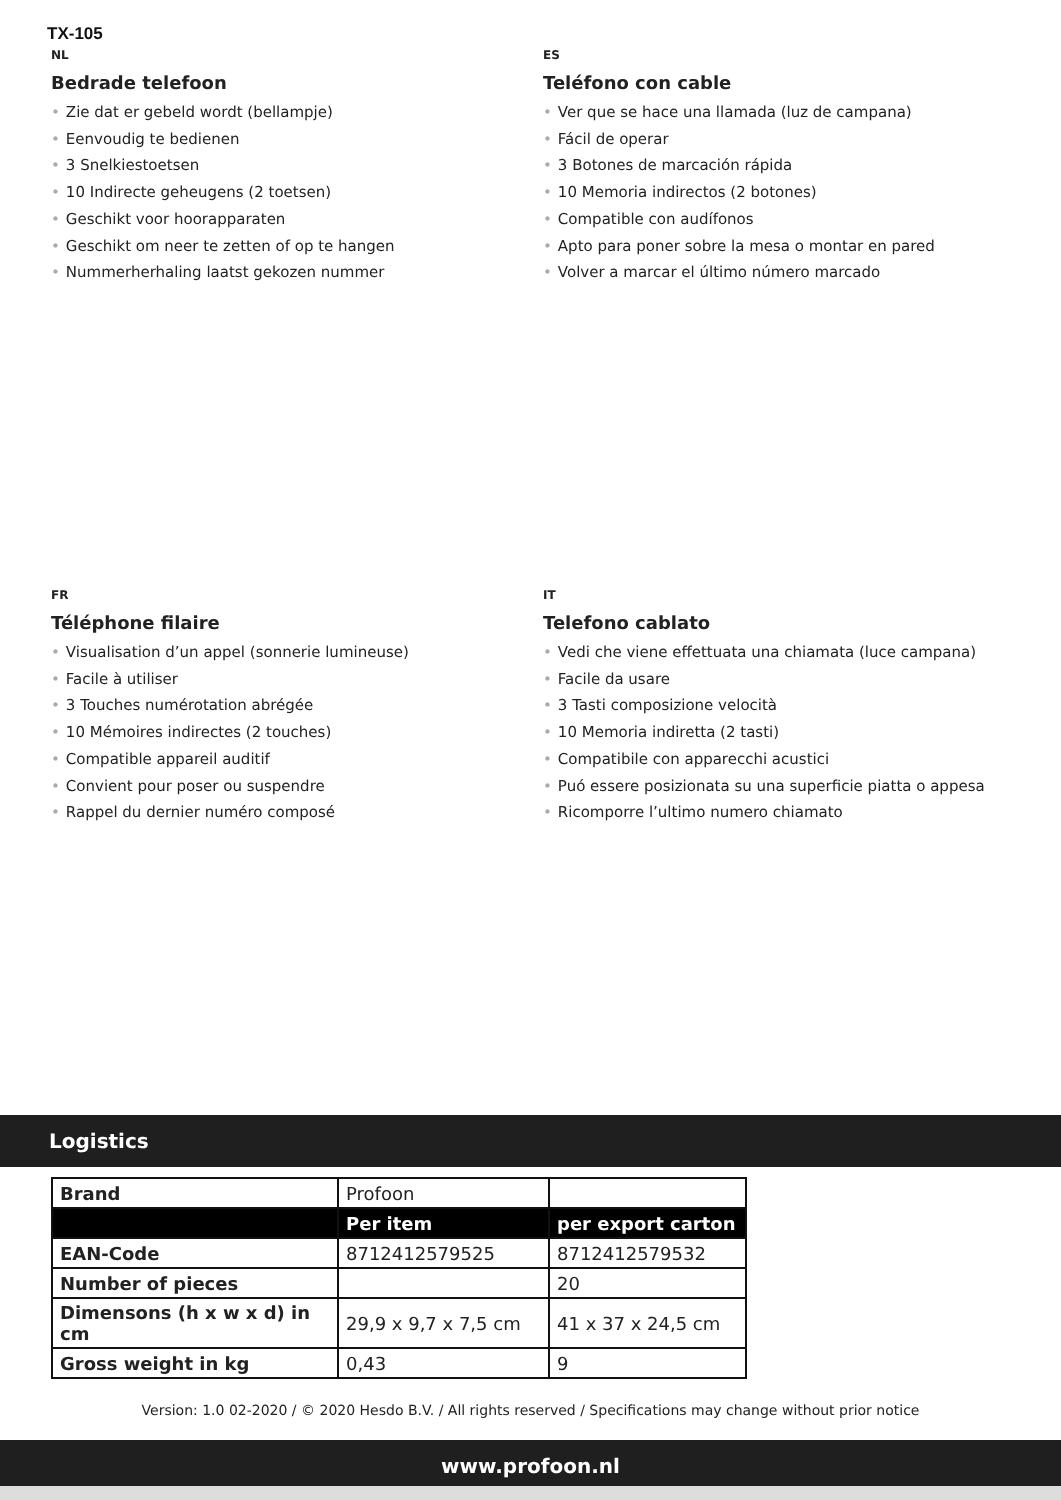TX-105
NL
Bedrade telefoon
• Zie dat er gebeld wordt (bellampje)
• Eenvoudig te bedienen
• 3 Snelkiestoetsen
• 10 Indirecte geheugens (2 toetsen)
• Geschikt voor hoorapparaten
• Geschikt om neer te zetten of op te hangen
• Nummerherhaling laatst gekozen nummer
ES
Teléfono con cable
• Ver que se hace una llamada (luz de campana)
• Fácil de operar
• 3 Botones de marcación rápida
• 10 Memoria indirectos (2 botones)
• Compatible con audífonos
• Apto para poner sobre la mesa o montar en pared
• Volver a marcar el último número marcado
FR
Téléphone filaire
• Visualisation d’un appel (sonnerie lumineuse)
• Facile à utiliser
• 3 Touches numérotation abrégée
• 10 Mémoires indirectes (2 touches)
• Compatible appareil auditif
• Convient pour poser ou suspendre
• Rappel du dernier numéro composé
IT
Telefono cablato
• Vedi che viene effettuata una chiamata (luce campana)
• Facile da usare
• 3 Tasti composizione velocità
• 10 Memoria indiretta (2 tasti)
• Compatibile con apparecchi acustici
• Puó essere posizionata su una superficie piatta o appesa
• Ricomporre l’ultimo numero chiamato
Logistics
| Brand | Profoon | |
| | Per item | per export carton |
| EAN-Code | 8712412579525 | 8712412579532 |
| Number of pieces | | 20 |
| Dimensons (h x w x d) in cm | 29,9 x 9,7 x 7,5 cm | 41 x 37 x 24,5 cm |
| Gross weight in kg | 0,43 | 9 |
Version: 1.0 02-2020 / © 2020 Hesdo B.V. / All rights reserved / Specifications may change without prior notice
www.profoon.nl